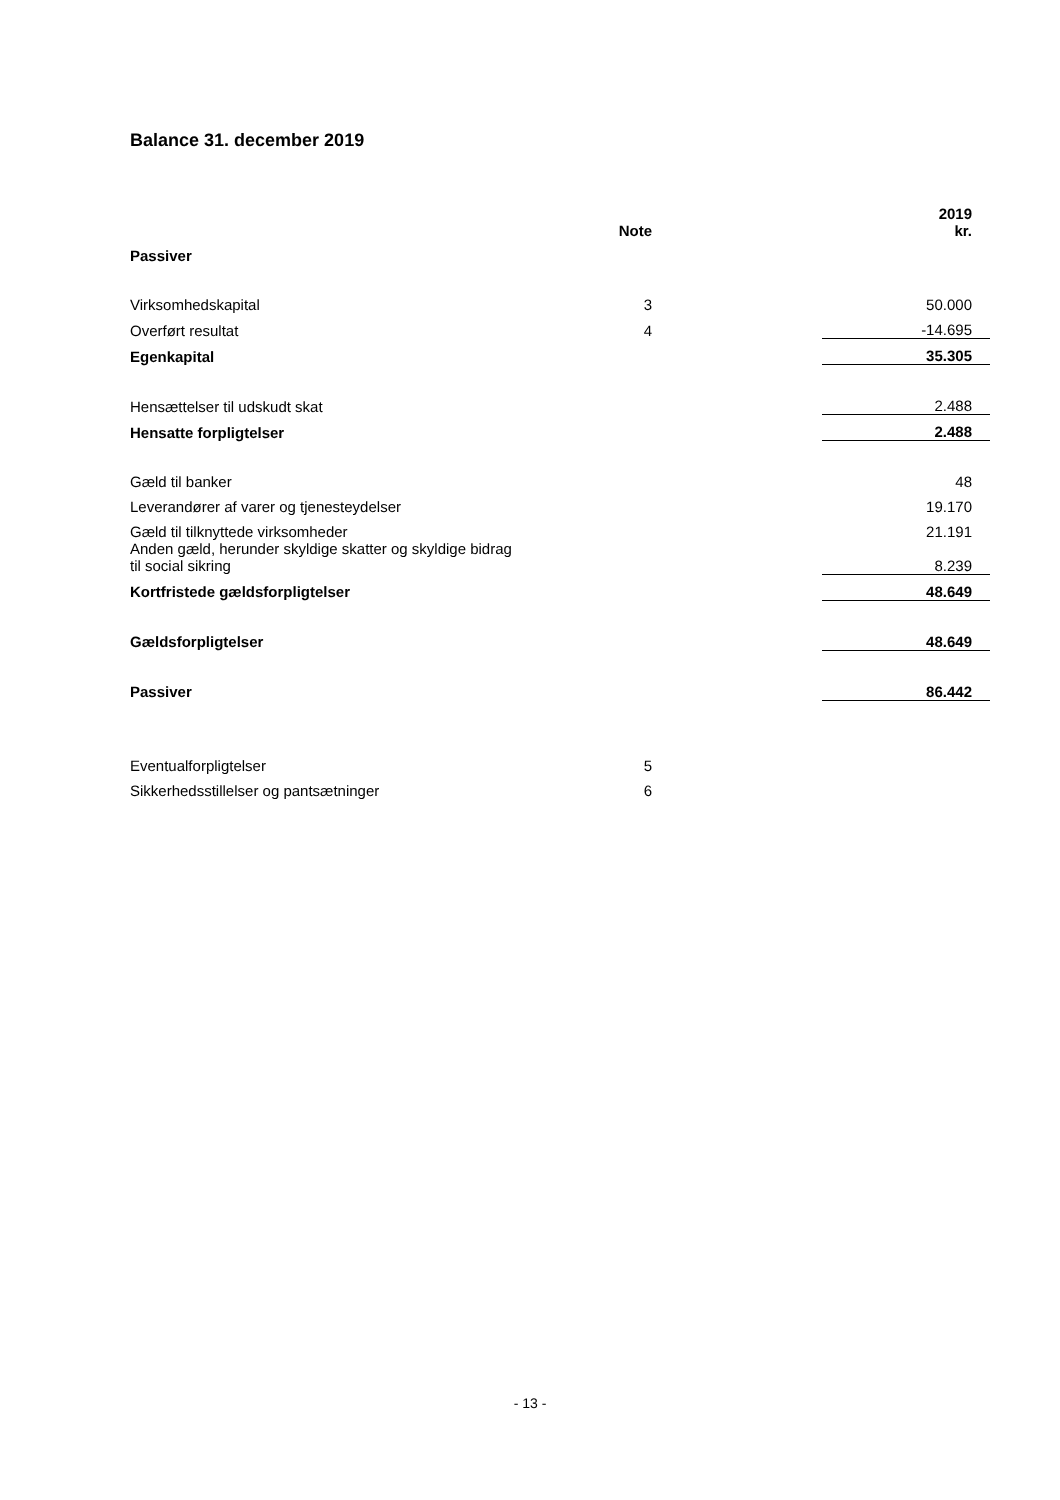Balance 31. december 2019
| | Note | | 2019 kr. |
| --- | --- | --- | --- |
| Passiver | | | |
| Virksomhedskapital | 3 | | 50.000 |
| Overført resultat | 4 | | -14.695 |
| Egenkapital | | | 35.305 |
| Hensættelser til udskudt skat | | | 2.488 |
| Hensatte forpligtelser | | | 2.488 |
| Gæld til banker | | | 48 |
| Leverandører af varer og tjenesteydelser | | | 19.170 |
| Gæld til tilknyttede virksomheder | | | 21.191 |
| Anden gæld, herunder skyldige skatter og skyldige bidrag til social sikring | | | 8.239 |
| Kortfristede gældsforpligtelser | | | 48.649 |
| Gældsforpligtelser | | | 48.649 |
| Passiver | | | 86.442 |
| Eventualforpligtelser | 5 | | |
| Sikkerhedsstillelser og pantsætninger | 6 | | |
- 13 -